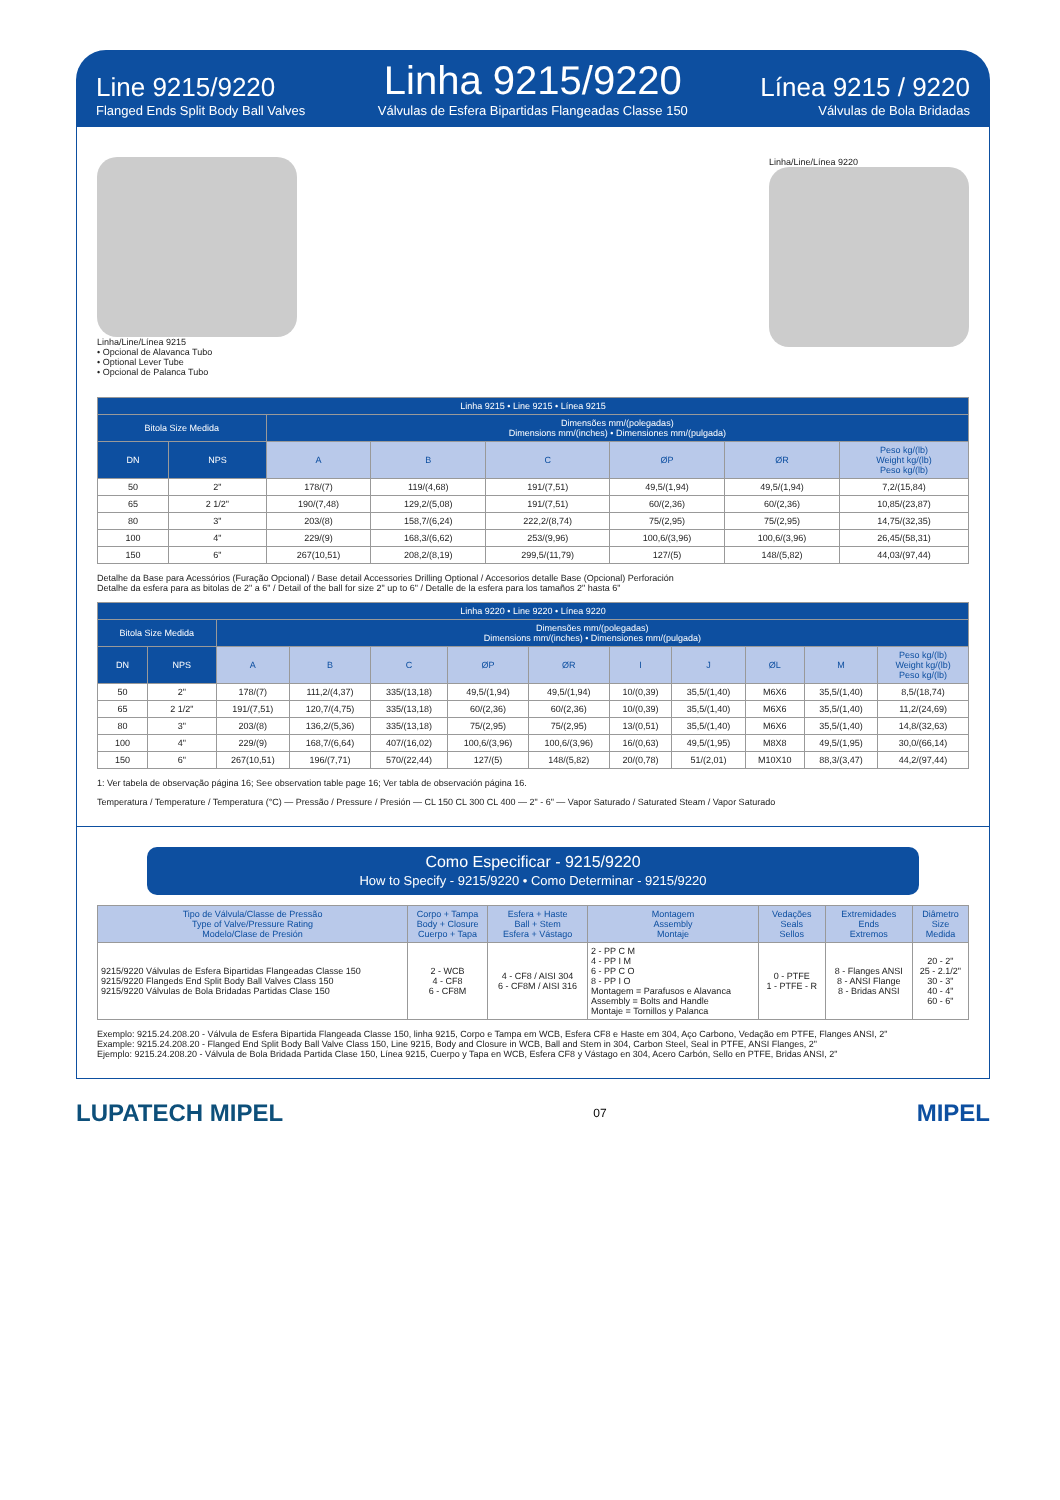Line 9215/9220
Flanged Ends Split Body Ball Valves
Linha 9215/9220
Válvulas de Esfera Bipartidas Flangeadas Classe 150
Línea 9215 / 9220
Válvulas de Bola Bridadas
Linha/Line/Línea 9215
• Opcional de Alavanca Tubo
• Optional Lever Tube
• Opcional de Palanca Tubo
Linha/Line/Línea 9220
| Linha 9215 • Line 9215 • Línea 9215 | | | | | | | |
| --- | --- | --- | --- | --- | --- | --- | --- |
| Bitola Size Medida | | Dimensões mm/(polegadas) Dimensions mm/(inches) • Dimensiones mm/(pulgada) | | | | | |
| DN | NPS | A | B | C | ØP | ØR | Peso kg/(lb) Weight kg/(lb) Peso kg/(lb) |
| 50 | 2" | 178/(7) | 119/(4,68) | 191/(7,51) | 49,5/(1,94) | 49,5/(1,94) | 7,2/(15,84) |
| 65 | 2 1/2" | 190/(7,48) | 129,2/(5,08) | 191/(7,51) | 60/(2,36) | 60/(2,36) | 10,85/(23,87) |
| 80 | 3" | 203/(8) | 158,7/(6,24) | 222,2/(8,74) | 75/(2,95) | 75/(2,95) | 14,75/(32,35) |
| 100 | 4" | 229/(9) | 168,3/(6,62) | 253/(9,96) | 100,6/(3,96) | 100,6/(3,96) | 26,45/(58,31) |
| 150 | 6" | 267(10,51) | 208,2/(8,19) | 299,5/(11,79) | 127/(5) | 148/(5,82) | 44,03/(97,44) |
Detalhe da Base para Acessórios (Furação Opcional) / Base detail Accessories Drilling Optional / Accesorios detalle Base (Opcional) Perforación
Detalhe da esfera para as bitolas de 2" a 6" / Detail of the ball for size 2" up to 6" / Detalle de la esfera para los tamaños 2" hasta 6"
| Linha 9220 • Line 9220 • Línea 9220 | | | | | | | | | | | |
| --- | --- | --- | --- | --- | --- | --- | --- | --- | --- | --- | --- |
| Bitola Size Medida | | Dimensões mm/(polegadas) Dimensions mm/(inches) • Dimensiones mm/(pulgada) | | | | | | | | | |
| DN | NPS | A | B | C | ØP | ØR | I | J | ØL | M | Peso kg/(lb) Weight kg/(lb) Peso kg/(lb) |
| 50 | 2" | 178/(7) | 111,2/(4,37) | 335/(13,18) | 49,5/(1,94) | 49,5/(1,94) | 10/(0,39) | 35,5/(1,40) | M6X6 | 35,5/(1,40) | 8,5/(18,74) |
| 65 | 2 1/2" | 191/(7,51) | 120,7/(4,75) | 335/(13,18) | 60/(2,36) | 60/(2,36) | 10/(0,39) | 35,5/(1,40) | M6X6 | 35,5/(1,40) | 11,2/(24,69) |
| 80 | 3" | 203/(8) | 136,2/(5,36) | 335/(13,18) | 75/(2,95) | 75/(2,95) | 13/(0,51) | 35,5/(1,40) | M6X6 | 35,5/(1,40) | 14,8/(32,63) |
| 100 | 4" | 229/(9) | 168,7/(6,64) | 407/(16,02) | 100,6/(3,96) | 100,6/(3,96) | 16/(0,63) | 49,5/(1,95) | M8X8 | 49,5/(1,95) | 30,0/(66,14) |
| 150 | 6" | 267(10,51) | 196/(7,71) | 570/(22,44) | 127/(5) | 148/(5,82) | 20/(0,78) | 51/(2,01) | M10X10 | 88,3/(3,47) | 44,2/(97,44) |
1: Ver tabela de observação página 16; See observation table page 16; Ver tabla de observación página 16.
Temperatura / Temperature / Temperatura (°C) — Pressão / Pressure / Presión — CL 150 CL 300 CL 400 — 2" - 6" — Vapor Saturado / Saturated Steam / Vapor Saturado
Como Especificar - 9215/9220
How to Specify - 9215/9220 • Como Determinar - 9215/9220
| Tipo de Válvula/Classe de Pressão Type of Valve/Pressure Rating Modelo/Clase de Presión | Corpo + Tampa Body + Closure Cuerpo + Tapa | Esfera + Haste Ball + Stem Esfera + Vástago | Montagem Assembly Montaje | Vedações Seals Sellos | Extremidades Ends Extremos | Diâmetro Size Medida |
| --- | --- | --- | --- | --- | --- | --- |
| 9215/9220 Válvulas de Esfera Bipartidas Flangeadas Classe 150 9215/9220 Flangeds End Split Body Ball Valves Class 150 9215/9220 Válvulas de Bola Bridadas Partidas Clase 150 | 2 - WCB 4 - CF8 6 - CF8M | 4 - CF8 / AISI 304 6 - CF8M / AISI 316 | 2 - PP C M 4 - PP I M 6 - PP C O 8 - PP I O Montagem = Parafusos e Alavanca Assembly = Bolts and Handle Montaje = Tornillos y Palanca | 0 - PTFE 1 - PTFE - R | 8 - Flanges ANSI 8 - ANSI Flange 8 - Bridas ANSI | 20 - 2" 25 - 2.1/2" 30 - 3" 40 - 4" 60 - 6" |
Exemplo: 9215.24.208.20 - Válvula de Esfera Bipartida Flangeada Classe 150, linha 9215, Corpo e Tampa em WCB, Esfera CF8 e Haste em 304, Aço Carbono, Vedação em PTFE, Flanges ANSI, 2"
Example: 9215.24.208.20 - Flanged End Split Body Ball Valve Class 150, Line 9215, Body and Closure in WCB, Ball and Stem in 304, Carbon Steel, Seal in PTFE, ANSI Flanges, 2"
Ejemplo: 9215.24.208.20 - Válvula de Bola Bridada Partida Clase 150, Línea 9215, Cuerpo y Tapa en WCB, Esfera CF8 y Vástago en 304, Acero Carbón, Sello en PTFE, Bridas ANSI, 2"
LUPATECH MIPEL 07 MIPEL